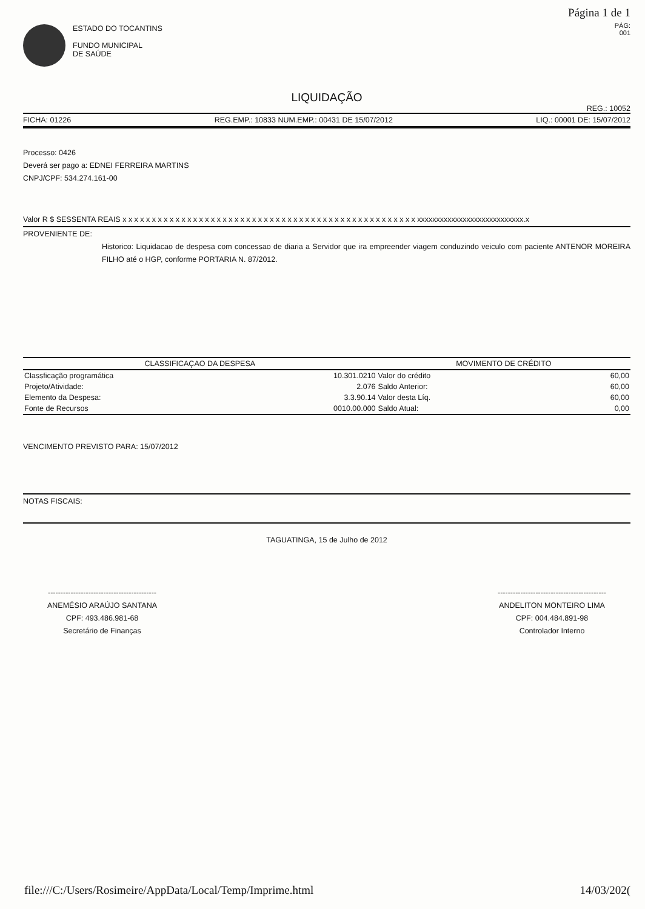Página 1 de 1
PÁG:
001
ESTADO DO TOCANTINS
FUNDO MUNICIPAL
DE SAÚDE
LIQUIDAÇÃO
REG.: 10052
FICHA: 01226 REG.EMP.: 10833 NUM.EMP.: 00431 DE 15/07/2012 LIQ.: 00001 DE: 15/07/2012
Processo: 0426
Deverá ser pago a: EDNEI FERREIRA MARTINS
CNPJ/CPF: 534.274.161-00
Valor R $ SESSENTA REAIS x x x x x x x x x x x x x x x x x x x x x x x x x x x x x x x x x x x x x x x x x x x x x x x x x x xxxxxxxxxxxxxxxxxxxxxxxxxxxx.x
PROVENIENTE DE:
Historico: Liquidacao de despesa com concessao de diaria a Servidor que ira empreender viagem conduzindo veiculo com paciente ANTENOR MOREIRA FILHO até o HGP, conforme PORTARIA N. 87/2012.
| CLASSIFICAÇAO DA DESPESA | | MOVIMENTO DE CRÉDITO | |
| --- | --- | --- | --- |
| Classficação programática | 10.301.0210 | Valor do crédito | 60,00 |
| Projeto/Atividade: | 2.076 | Saldo Anterior: | 60,00 |
| Elemento da Despesa: | 3.3.90.14 | Valor desta Líq. | 60,00 |
| Fonte de Recursos | 0010.00.000 | Saldo Atual: | 0,00 |
VENCIMENTO PREVISTO PARA: 15/07/2012
NOTAS FISCAIS:
TAGUATINGA, 15 de Julho de 2012
-------------------------------------------
ANEMÉSIO ARAÚJO SANTANA
CPF: 493.486.981-68
Secretário de Finanças
-------------------------------------------
ANDELITON MONTEIRO LIMA
CPF: 004.484.891-98
Controlador Interno
file:///C:/Users/Rosimeire/AppData/Local/Temp/Imprime.html 14/03/202(